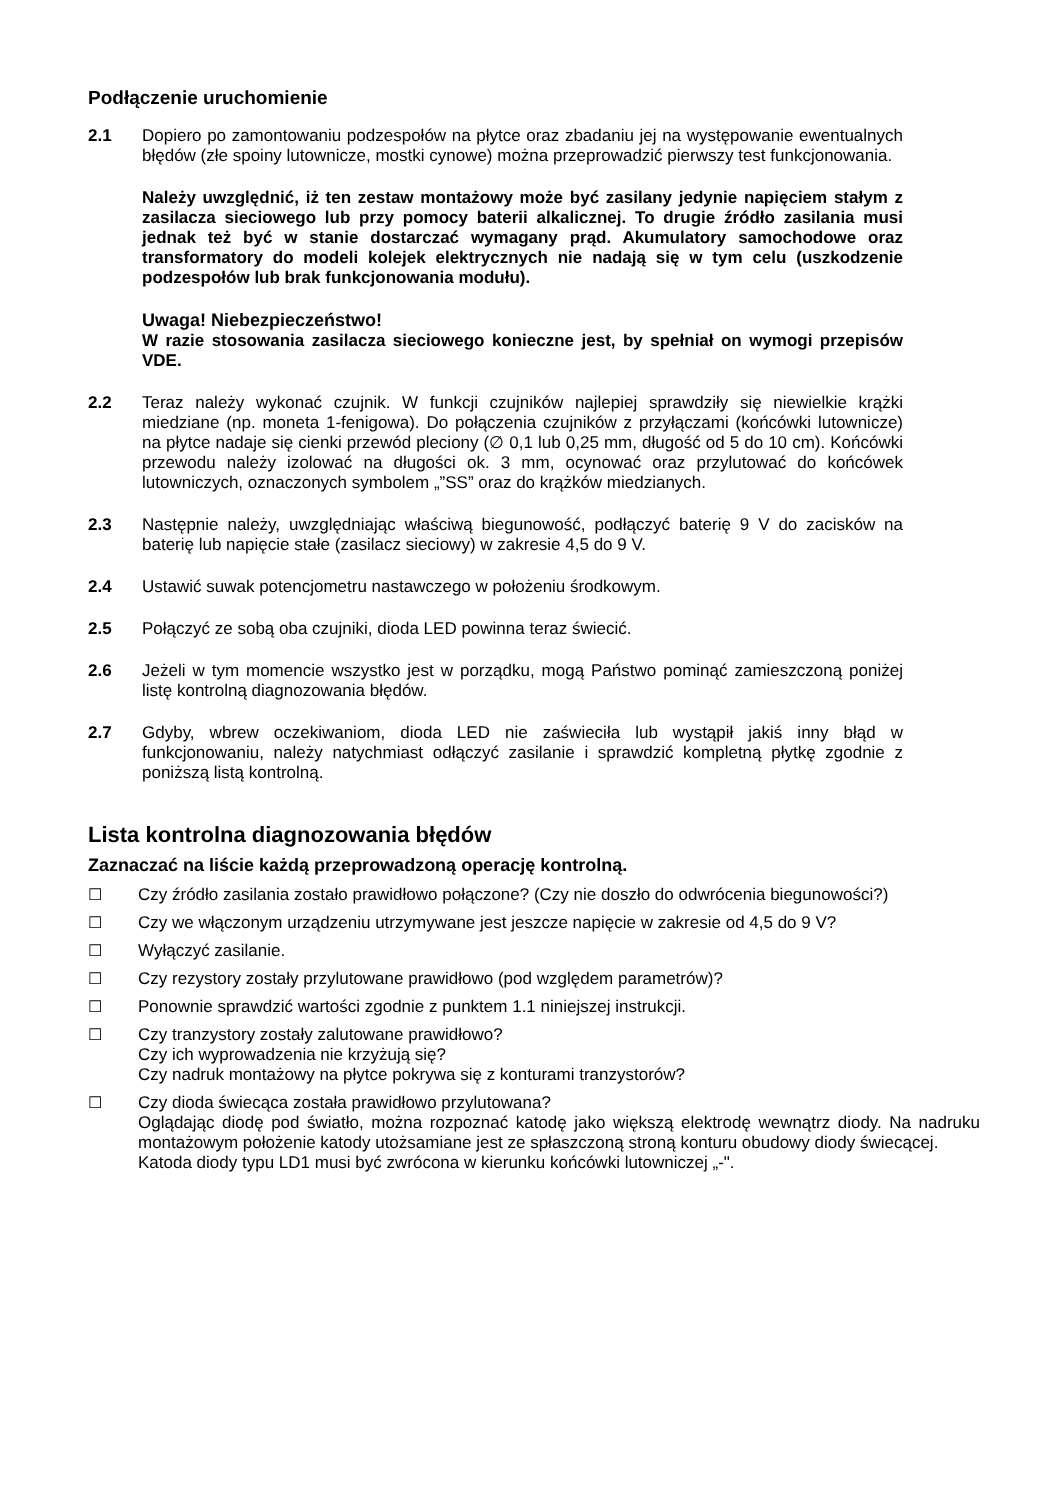Podłączenie uruchomienie
2.1 Dopiero po zamontowaniu podzespołów na płytce oraz zbadaniu jej na występowanie ewentualnych błędów (złe spoiny lutownicze, mostki cynowe) można przeprowadzić pierwszy test funkcjonowania.
Należy uwzględnić, iż ten zestaw montażowy może być zasilany jedynie napięciem stałym z zasilacza sieciowego lub przy pomocy baterii alkalicznej. To drugie źródło zasilania musi jednak też być w stanie dostarczać wymagany prąd. Akumulatory samochodowe oraz transformatory do modeli kolejek elektrycznych nie nadają się w tym celu (uszkodzenie podzespołów lub brak funkcjonowania modułu).
Uwaga! Niebezpieczeństwo!
W razie stosowania zasilacza sieciowego konieczne jest, by spełniał on wymogi przepisów VDE.
2.2 Teraz należy wykonać czujnik. W funkcji czujników najlepiej sprawdziły się niewielkie krążki miedziane (np. moneta 1-fenigowa). Do połączenia czujników z przyłączami (końcówki lutownicze) na płytce nadaje się cienki przewód pleciony (∅ 0,1 lub 0,25 mm, długość od 5 do 10 cm). Końcówki przewodu należy izolować na długości ok. 3 mm, ocynować oraz przylutować do końcówek lutowniczych, oznaczonych symbolem „”SS” oraz do krążków miedzianych.
2.3 Następnie należy, uwzględniając właściwą biegunowość, podłączyć baterię 9 V do zacisków na baterię lub napięcie stałe (zasilacz sieciowy) w zakresie 4,5 do 9 V.
2.4 Ustawić suwak potencjometru nastawczego w położeniu środkowym.
2.5 Połączyć ze sobą oba czujniki, dioda LED powinna teraz świecić.
2.6 Jeżeli w tym momencie wszystko jest w porządku, mogą Państwo pominąć zamieszczoną poniżej listę kontrolną diagnozowania błędów.
2.7 Gdyby, wbrew oczekiwaniom, dioda LED nie zaświeciła lub wystąpił jakiś inny błąd w funkcjonowaniu, należy natychmiast odłączyć zasilanie i sprawdzić kompletną płytkę zgodnie z poniższą listą kontrolną.
Lista kontrolna diagnozowania błędów
Zaznaczać na liście każdą przeprowadzoną operację kontrolną.
☐ Czy źródło zasilania zostało prawidłowo połączone? (Czy nie doszło do odwrócenia biegunowości?)
☐ Czy we włączonym urządzeniu utrzymywane jest jeszcze napięcie w zakresie od 4,5 do 9 V?
☐ Wyłączyć zasilanie.
☐ Czy rezystory zostały przylutowane prawidłowo (pod względem parametrów)?
☐ Ponownie sprawdzić wartości zgodnie z punktem 1.1 niniejszej instrukcji.
☐ Czy tranzystory zostały zalutowane prawidłowo?
Czy ich wyprowadzenia nie krzyżują się?
Czy nadruk montażowy na płytce pokrywa się z konturami tranzystorów?
☐ Czy dioda świecąca została prawidłowo przylutowana?
Oglądając diodę pod światło, można rozpoznać katodę jako większą elektrodę wewnątrz diody. Na nadruku montażowym położenie katody utożsamiane jest ze spłaszczoną stroną konturu obudowy diody świecącej.
Katoda diody typu LD1 musi być zwrócona w kierunku końcówki lutowniczej „-".